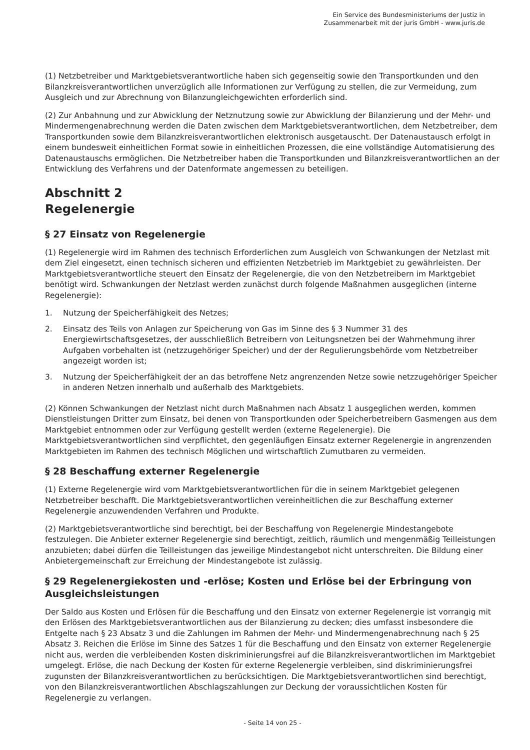Ein Service des Bundesministeriums der Justiz in
Zusammenarbeit mit der juris GmbH - www.juris.de
(1) Netzbetreiber und Marktgebietsverantwortliche haben sich gegenseitig sowie den Transportkunden und den Bilanzkreisverantwortlichen unverzüglich alle Informationen zur Verfügung zu stellen, die zur Vermeidung, zum Ausgleich und zur Abrechnung von Bilanzungleichgewichten erforderlich sind.
(2) Zur Anbahnung und zur Abwicklung der Netznutzung sowie zur Abwicklung der Bilanzierung und der Mehr- und Mindermengenabrechnung werden die Daten zwischen dem Marktgebietsverantwortlichen, dem Netzbetreiber, dem Transportkunden sowie dem Bilanzkreisverantwortlichen elektronisch ausgetauscht. Der Datenaustausch erfolgt in einem bundesweit einheitlichen Format sowie in einheitlichen Prozessen, die eine vollständige Automatisierung des Datenaustauschs ermöglichen. Die Netzbetreiber haben die Transportkunden und Bilanzkreisverantwortlichen an der Entwicklung des Verfahrens und der Datenformate angemessen zu beteiligen.
Abschnitt 2
Regelenergie
§ 27 Einsatz von Regelenergie
(1) Regelenergie wird im Rahmen des technisch Erforderlichen zum Ausgleich von Schwankungen der Netzlast mit dem Ziel eingesetzt, einen technisch sicheren und effizienten Netzbetrieb im Marktgebiet zu gewährleisten. Der Marktgebietsverantwortliche steuert den Einsatz der Regelenergie, die von den Netzbetreibern im Marktgebiet benötigt wird. Schwankungen der Netzlast werden zunächst durch folgende Maßnahmen ausgeglichen (interne Regelenergie):
1. Nutzung der Speicherfähigkeit des Netzes;
2. Einsatz des Teils von Anlagen zur Speicherung von Gas im Sinne des § 3 Nummer 31 des Energiewirtschaftsgesetzes, der ausschließlich Betreibern von Leitungsnetzen bei der Wahrnehmung ihrer Aufgaben vorbehalten ist (netzzugehöriger Speicher) und der der Regulierungsbehörde vom Netzbetreiber angezeigt worden ist;
3. Nutzung der Speicherfähigkeit der an das betroffene Netz angrenzenden Netze sowie netzzugehöriger Speicher in anderen Netzen innerhalb und außerhalb des Marktgebiets.
(2) Können Schwankungen der Netzlast nicht durch Maßnahmen nach Absatz 1 ausgeglichen werden, kommen Dienstleistungen Dritter zum Einsatz, bei denen von Transportkunden oder Speicherbetreibern Gasmengen aus dem Marktgebiet entnommen oder zur Verfügung gestellt werden (externe Regelenergie). Die Marktgebietsverantwortlichen sind verpflichtet, den gegenläufigen Einsatz externer Regelenergie in angrenzenden Marktgebieten im Rahmen des technisch Möglichen und wirtschaftlich Zumutbaren zu vermeiden.
§ 28 Beschaffung externer Regelenergie
(1) Externe Regelenergie wird vom Marktgebietsverantwortlichen für die in seinem Marktgebiet gelegenen Netzbetreiber beschafft. Die Marktgebietsverantwortlichen vereinheitlichen die zur Beschaffung externer Regelenergie anzuwendenden Verfahren und Produkte.
(2) Marktgebietsverantwortliche sind berechtigt, bei der Beschaffung von Regelenergie Mindestangebote festzulegen. Die Anbieter externer Regelenergie sind berechtigt, zeitlich, räumlich und mengenmäßig Teilleistungen anzubieten; dabei dürfen die Teilleistungen das jeweilige Mindestangebot nicht unterschreiten. Die Bildung einer Anbietergemeinschaft zur Erreichung der Mindestangebote ist zulässig.
§ 29 Regelenergiekosten und -erlöse; Kosten und Erlöse bei der Erbringung von Ausgleichsleistungen
Der Saldo aus Kosten und Erlösen für die Beschaffung und den Einsatz von externer Regelenergie ist vorrangig mit den Erlösen des Marktgebietsverantwortlichen aus der Bilanzierung zu decken; dies umfasst insbesondere die Entgelte nach § 23 Absatz 3 und die Zahlungen im Rahmen der Mehr- und Mindermengenabrechnung nach § 25 Absatz 3. Reichen die Erlöse im Sinne des Satzes 1 für die Beschaffung und den Einsatz von externer Regelenergie nicht aus, werden die verbleibenden Kosten diskriminierungsfrei auf die Bilanzkreisverantwortlichen im Marktgebiet umgelegt. Erlöse, die nach Deckung der Kosten für externe Regelenergie verbleiben, sind diskriminierungsfrei zugunsten der Bilanzkreisverantwortlichen zu berücksichtigen. Die Marktgebietsverantwortlichen sind berechtigt, von den Bilanzkreisverantwortlichen Abschlagszahlungen zur Deckung der voraussichtlichen Kosten für Regelenergie zu verlangen.
- Seite 14 von 25 -